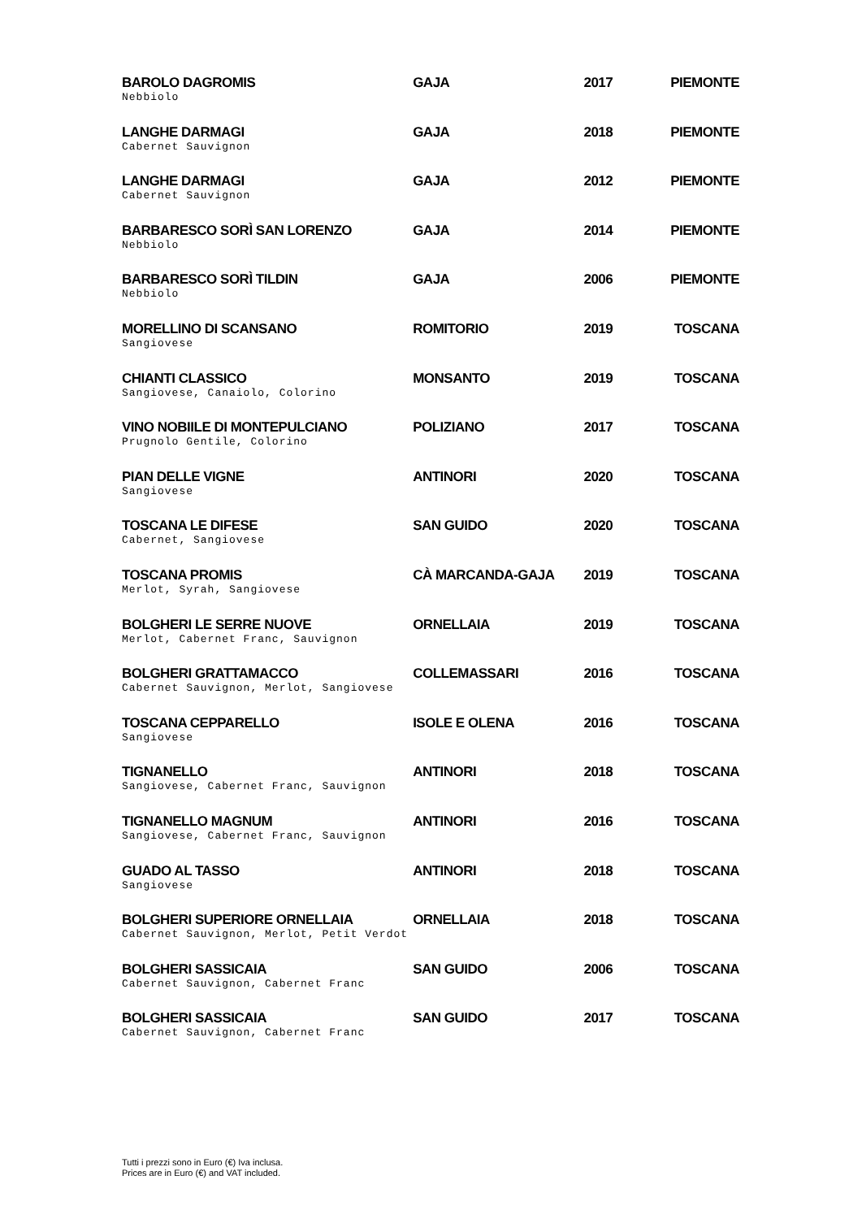| BAROLO DAGROMIS Nebbiolo | GAJA | 2017 | PIEMONTE |
| LANGHE DARMAGI Cabernet Sauvignon | GAJA | 2018 | PIEMONTE |
| LANGHE DARMAGI Cabernet Sauvignon | GAJA | 2012 | PIEMONTE |
| BARBARESCO SORÌ SAN LORENZO Nebbiolo | GAJA | 2014 | PIEMONTE |
| BARBARESCO SORÌ TILDIN Nebbiolo | GAJA | 2006 | PIEMONTE |
| MORELLINO DI SCANSANO Sangiovese | ROMITORIO | 2019 | TOSCANA |
| CHIANTI CLASSICO Sangiovese, Canaiolo, Colorino | MONSANTO | 2019 | TOSCANA |
| VINO NOBIILE DI MONTEPULCIANO Prugnolo Gentile, Colorino | POLIZIANO | 2017 | TOSCANA |
| PIAN DELLE VIGNE Sangiovese | ANTINORI | 2020 | TOSCANA |
| TOSCANA LE DIFESE Cabernet, Sangiovese | SAN GUIDO | 2020 | TOSCANA |
| TOSCANA PROMIS Merlot, Syrah, Sangiovese | CÀ MARCANDA-GAJA | 2019 | TOSCANA |
| BOLGHERI LE SERRE NUOVE Merlot, Cabernet Franc, Sauvignon | ORNELLAIA | 2019 | TOSCANA |
| BOLGHERI GRATTAMACCO Cabernet Sauvignon, Merlot, Sangiovese | COLLEMASSARI | 2016 | TOSCANA |
| TOSCANA CEPPARELLO Sangiovese | ISOLE E OLENA | 2016 | TOSCANA |
| TIGNANELLO Sangiovese, Cabernet Franc, Sauvignon | ANTINORI | 2018 | TOSCANA |
| TIGNANELLO MAGNUM Sangiovese, Cabernet Franc, Sauvignon | ANTINORI | 2016 | TOSCANA |
| GUADO AL TASSO Sangiovese | ANTINORI | 2018 | TOSCANA |
| BOLGHERI SUPERIORE ORNELLAIA Cabernet Sauvignon, Merlot, Petit Verdot | ORNELLAIA | 2018 | TOSCANA |
| BOLGHERI SASSICAIA Cabernet Sauvignon, Cabernet Franc | SAN GUIDO | 2006 | TOSCANA |
| BOLGHERI SASSICAIA Cabernet Sauvignon, Cabernet Franc | SAN GUIDO | 2017 | TOSCANA |
Tutti i prezzi sono in Euro (€) Iva inclusa.
Prices are in Euro (€) and VAT included.